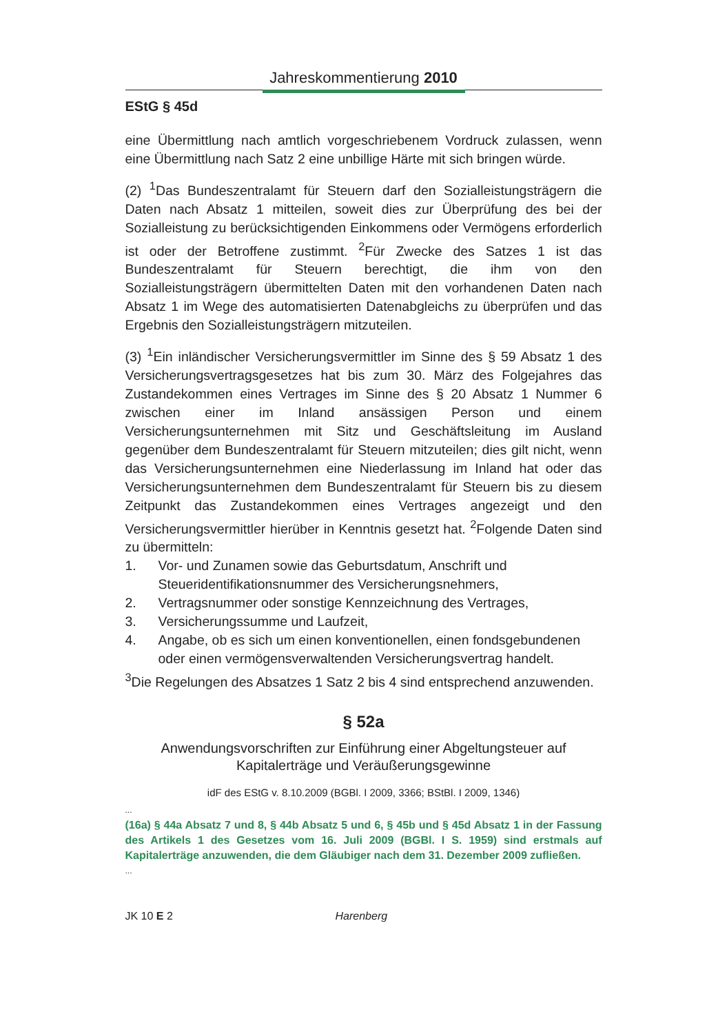Jahreskommentierung 2010
EStG § 45d
eine Übermittlung nach amtlich vorgeschriebenem Vordruck zulassen, wenn eine Übermittlung nach Satz 2 eine unbillige Härte mit sich bringen würde.
(2) <sup>1</sup>Das Bundeszentralamt für Steuern darf den Sozialleistungsträgern die Daten nach Absatz 1 mitteilen, soweit dies zur Überprüfung des bei der Sozialleistung zu berücksichtigenden Einkommens oder Vermögens erforderlich ist oder der Betroffene zustimmt. <sup>2</sup>Für Zwecke des Satzes 1 ist das Bundeszentralamt für Steuern berechtigt, die ihm von den Sozialleistungsträgern übermittelten Daten mit den vorhandenen Daten nach Absatz 1 im Wege des automatisierten Datenabgleichs zu überprüfen und das Ergebnis den Sozialleistungsträgern mitzuteilen.
(3) <sup>1</sup>Ein inländischer Versicherungsvermittler im Sinne des § 59 Absatz 1 des Versicherungsvertragsgesetzes hat bis zum 30. März des Folgejahres das Zustandekommen eines Vertrages im Sinne des § 20 Absatz 1 Nummer 6 zwischen einer im Inland ansässigen Person und einem Versicherungsunternehmen mit Sitz und Geschäftsleitung im Ausland gegenüber dem Bundeszentralamt für Steuern mitzuteilen; dies gilt nicht, wenn das Versicherungsunternehmen eine Niederlassung im Inland hat oder das Versicherungsunternehmen dem Bundeszentralamt für Steuern bis zu diesem Zeitpunkt das Zustandekommen eines Vertrages angezeigt und den Versicherungsvermittler hierüber in Kenntnis gesetzt hat. <sup>2</sup>Folgende Daten sind zu übermitteln:
1. Vor- und Zunamen sowie das Geburtsdatum, Anschrift und Steueridentifikationsnummer des Versicherungsnehmers,
2. Vertragsnummer oder sonstige Kennzeichnung des Vertrages,
3. Versicherungssumme und Laufzeit,
4. Angabe, ob es sich um einen konventionellen, einen fondsgebundenen oder einen vermögensverwaltenden Versicherungsvertrag handelt.
<sup>3</sup> Die Regelungen des Absatzes 1 Satz 2 bis 4 sind entsprechend anzuwenden.
§ 52a
Anwendungsvorschriften zur Einführung einer Abgeltungsteuer auf Kapitalerträge und Veräußerungsgewinne
idF des EStG v. 8.10.2009 (BGBl. I 2009, 3366; BStBl. I 2009, 1346)
...
(16a) § 44a Absatz 7 und 8, § 44b Absatz 5 und 6, § 45b und § 45d Absatz 1 in der Fassung des Artikels 1 des Gesetzes vom 16. Juli 2009 (BGBl. I S. 1959) sind erstmals auf Kapitalerträge anzuwenden, die dem Gläubiger nach dem 31. Dezember 2009 zufließen.
...
JK 10 E 2 Harenberg